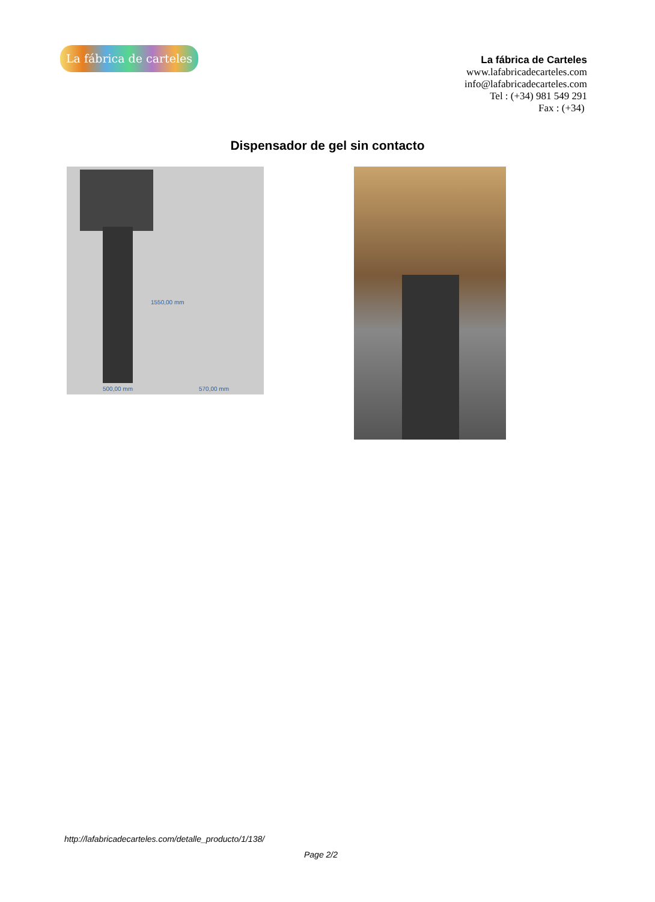La fábrica de carteles
La fábrica de Carteles
www.lafabricadecarteles.com
info@lafabricadecarteles.com
Tel : (+34) 981 549 291
Fax : (+34)
Dispensador de gel sin contacto
500,00 mm 570,00 mm
1550,00 mm
http://lafabricadecarteles.com/detalle_producto/1/138/
Page 2/2